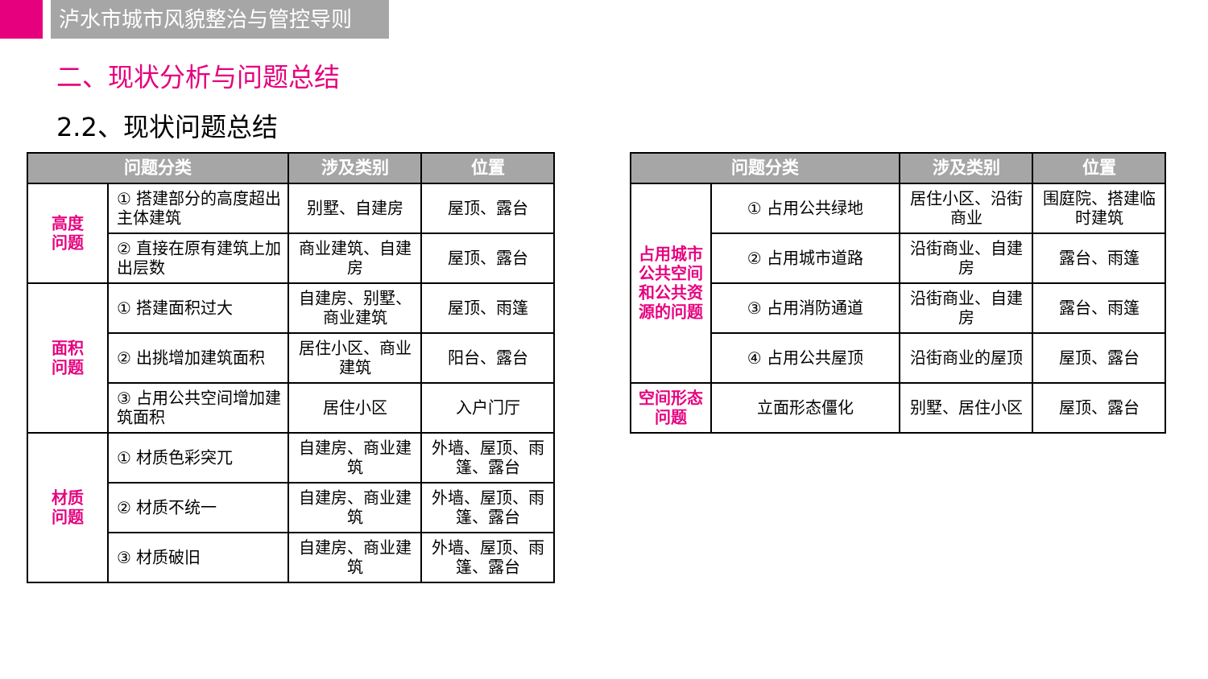泸水市城市风貌整治与管控导则
二、现状分析与问题总结
2.2、现状问题总结
| 问题分类 | | 涉及类别 | 位置 |
| --- | --- | --- | --- |
| 高度 问题 | ① 搭建部分的高度超出主体建筑 | 别墅、自建房 | 屋顶、露台 |
| | ② 直接在原有建筑上加出层数 | 商业建筑、自建房 | 屋顶、露台 |
| 面积 问题 | ① 搭建面积过大 | 自建房、别墅、商业建筑 | 屋顶、雨篷 |
| | ② 出挑增加建筑面积 | 居住小区、商业建筑 | 阳台、露台 |
| | ③ 占用公共空间增加建筑面积 | 居住小区 | 入户门厅 |
| 材质 问题 | ① 材质色彩突兀 | 自建房、商业建筑 | 外墙、屋顶、雨篷、露台 |
| | ② 材质不统一 | 自建房、商业建筑 | 外墙、屋顶、雨篷、露台 |
| | ③ 材质破旧 | 自建房、商业建筑 | 外墙、屋顶、雨篷、露台 |
| 问题分类 | | 涉及类别 | 位置 |
| --- | --- | --- | --- |
| 占用城市公共空间和公共资源的问题 | ① 占用公共绿地 | 居住小区、沿街商业 | 围庭院、搭建临时建筑 |
| | ② 占用城市道路 | 沿街商业、自建房 | 露台、雨篷 |
| | ③ 占用消防通道 | 沿街商业、自建房 | 露台、雨篷 |
| | ④ 占用公共屋顶 | 沿街商业的屋顶 | 屋顶、露台 |
| 空间形态问题 | 立面形态僵化 | 别墅、居住小区 | 屋顶、露台 |